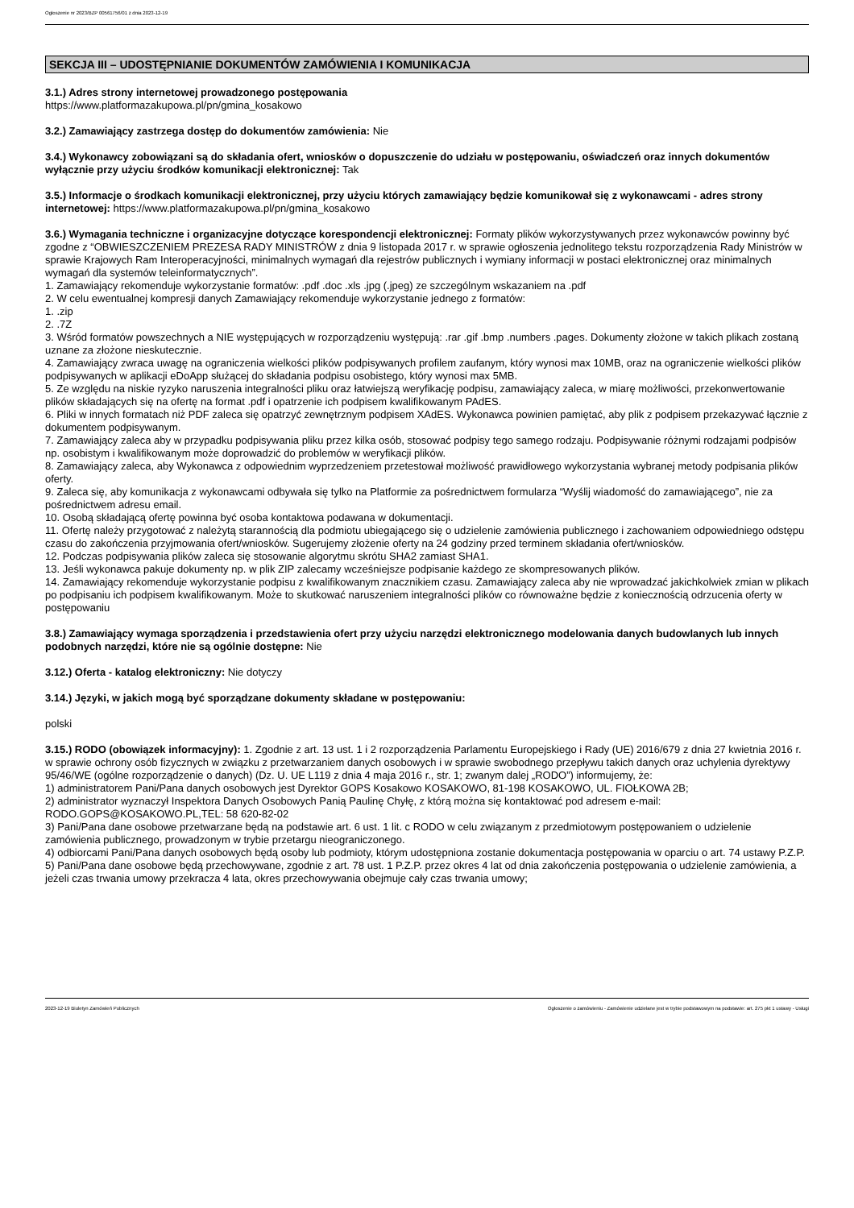Ogłoszenie nr 2023/BZP 00561756/01 z dnia 2023-12-19
SEKCJA III – UDOSTĘPNIANIE DOKUMENTÓW ZAMÓWIENIA I KOMUNIKACJA
3.1.) Adres strony internetowej prowadzonego postępowania
https://www.platformazakupowa.pl/pn/gmina_kosakowo
3.2.) Zamawiający zastrzega dostęp do dokumentów zamówienia: Nie
3.4.) Wykonawcy zobowiązani są do składania ofert, wniosków o dopuszczenie do udziału w postępowaniu, oświadczeń oraz innych dokumentów wyłącznie przy użyciu środków komunikacji elektronicznej: Tak
3.5.) Informacje o środkach komunikacji elektronicznej, przy użyciu których zamawiający będzie komunikował się z wykonawcami - adres strony internetowej: https://www.platformazakupowa.pl/pn/gmina_kosakowo
3.6.) Wymagania techniczne i organizacyjne dotyczące korespondencji elektronicznej: Formaty plików wykorzystywanych przez wykonawców powinny być zgodne z “OBWIESZCZENIEM PREZESA RADY MINISTRÓW z dnia 9 listopada 2017 r. w sprawie ogłoszenia jednolitego tekstu rozporządzenia Rady Ministrów w sprawie Krajowych Ram Interoperacyjności, minimalnych wymagań dla rejestrów publicznych i wymiany informacji w postaci elektronicznej oraz minimalnych wymagań dla systemów teleinformatycznych”.
1. Zamawiający rekomenduje wykorzystanie formatów: .pdf .doc .xls .jpg (.jpeg) ze szczególnym wskazaniem na .pdf
2. W celu ewentualnej kompresji danych Zamawiający rekomenduje wykorzystanie jednego z formatów:
1. .zip
2. .7Z
3. Wśród formatów powszechnych a NIE występujących w rozporządzeniu występują: .rar .gif .bmp .numbers .pages. Dokumenty złożone w takich plikach zostaną uznane za złożone nieskutecznie.
4. Zamawiający zwraca uwagę na ograniczenia wielkości plików podpisywanych profilem zaufanym, który wynosi max 10MB, oraz na ograniczenie wielkości plików podpisywanych w aplikacji eDoApp służącej do składania podpisu osobistego, który wynosi max 5MB.
5. Ze względu na niskie ryzyko naruszenia integralności pliku oraz łatwiejszą weryfikację podpisu, zamawiający zaleca, w miarę możliwości, przekonwertowanie plików składających się na ofertę na format .pdf i opatrzenie ich podpisem kwalifikowanym PAdES.
6. Pliki w innych formatach niż PDF zaleca się opatrzyć zewnętrznym podpisem XAdES. Wykonawca powinien pamiętać, aby plik z podpisem przekazywać łącznie z dokumentem podpisywanym.
7. Zamawiający zaleca aby w przypadku podpisywania pliku przez kilka osób, stosować podpisy tego samego rodzaju. Podpisywanie różnymi rodzajami podpisów np. osobistym i kwalifikowanym może doprowadzić do problemów w weryfikacji plików.
8. Zamawiający zaleca, aby Wykonawca z odpowiednim wyprzedzeniem przetestował możliwość prawidłowego wykorzystania wybranej metody podpisania plików oferty.
9. Zaleca się, aby komunikacja z wykonawcami odbywała się tylko na Platformie za pośrednictwem formularza “Wyślij wiadomość do zamawiającego”, nie za pośrednictwem adresu email.
10. Osobą składającą ofertę powinna być osoba kontaktowa podawana w dokumentacji.
11. Ofertę należy przygotować z należytą starannością dla podmiotu ubiegającego się o udzielenie zamówienia publicznego i zachowaniem odpowiedniego odstępu czasu do zakończenia przyjmowania ofert/wniosków. Sugerujemy złożenie oferty na 24 godziny przed terminem składania ofert/wniosków.
12. Podczas podpisywania plików zaleca się stosowanie algorytmu skrótu SHA2 zamiast SHA1.
13. Jeśli wykonawca pakuje dokumenty np. w plik ZIP zalecamy wcześniejsze podpisanie każdego ze skompresowanych plików.
14. Zamawiający rekomenduje wykorzystanie podpisu z kwalifikowanym znacznikiem czasu. Zamawiający zaleca aby nie wprowadzać jakichkolwiek zmian w plikach po podpisaniu ich podpisem kwalifikowanym. Może to skutkować naruszeniem integralności plików co równoważne będzie z koniecznością odrzucenia oferty w postępowaniu
3.8.) Zamawiający wymaga sporządzenia i przedstawienia ofert przy użyciu narzędzi elektronicznego modelowania danych budowlanych lub innych podobnych narzędzi, które nie są ogólnie dostępne: Nie
3.12.) Oferta - katalog elektroniczny: Nie dotyczy
3.14.) Języki, w jakich mogą być sporządzane dokumenty składane w postępowaniu:
polski
3.15.) RODO (obowiązek informacyjny): 1. Zgodnie z art. 13 ust. 1 i 2 rozporządzenia Parlamentu Europejskiego i Rady (UE) 2016/679 z dnia 27 kwietnia 2016 r. w sprawie ochrony osób fizycznych w związku z przetwarzaniem danych osobowych i w sprawie swobodnego przepływu takich danych oraz uchylenia dyrektywy 95/46/WE (ogólne rozporządzenie o danych) (Dz. U. UE L119 z dnia 4 maja 2016 r., str. 1; zwanym dalej „RODO”) informujemy, że:
1) administratorem Pani/Pana danych osobowych jest Dyrektor GOPS Kosakowo KOSAKOWO, 81-198 KOSAKOWO, UL. FIOŁKOWA 2B;
2) administrator wyznaczył Inspektora Danych Osobowych Panią Paulinę Chyłę, z którą można się kontaktować pod adresem e-mail: RODO.GOPS@KOSAKOWO.PL,TEL: 58 620-82-02
3) Pani/Pana dane osobowe przetwarzane będą na podstawie art. 6 ust. 1 lit. c RODO w celu związanym z przedmiotowym postępowaniem o udzielenie zamówienia publicznego, prowadzonym w trybie przetargu nieograniczonego.
4) odbiorcami Pani/Pana danych osobowych będą osoby lub podmioty, którym udostępniona zostanie dokumentacja postępowania w oparciu o art. 74 ustawy P.Z.P.
5) Pani/Pana dane osobowe będą przechowywane, zgodnie z art. 78 ust. 1 P.Z.P. przez okres 4 lat od dnia zakończenia postępowania o udzielenie zamówienia, a jeżeli czas trwania umowy przekracza 4 lata, okres przechowywania obejmuje cały czas trwania umowy;
2023-12-19 Biuletyn Zamówień Publicznych Ogłoszenie o zamówieniu - Zamówienie udzielane jest w trybie podstawowym na podstawie: art. 275 pkt 1 ustawy - Usługi